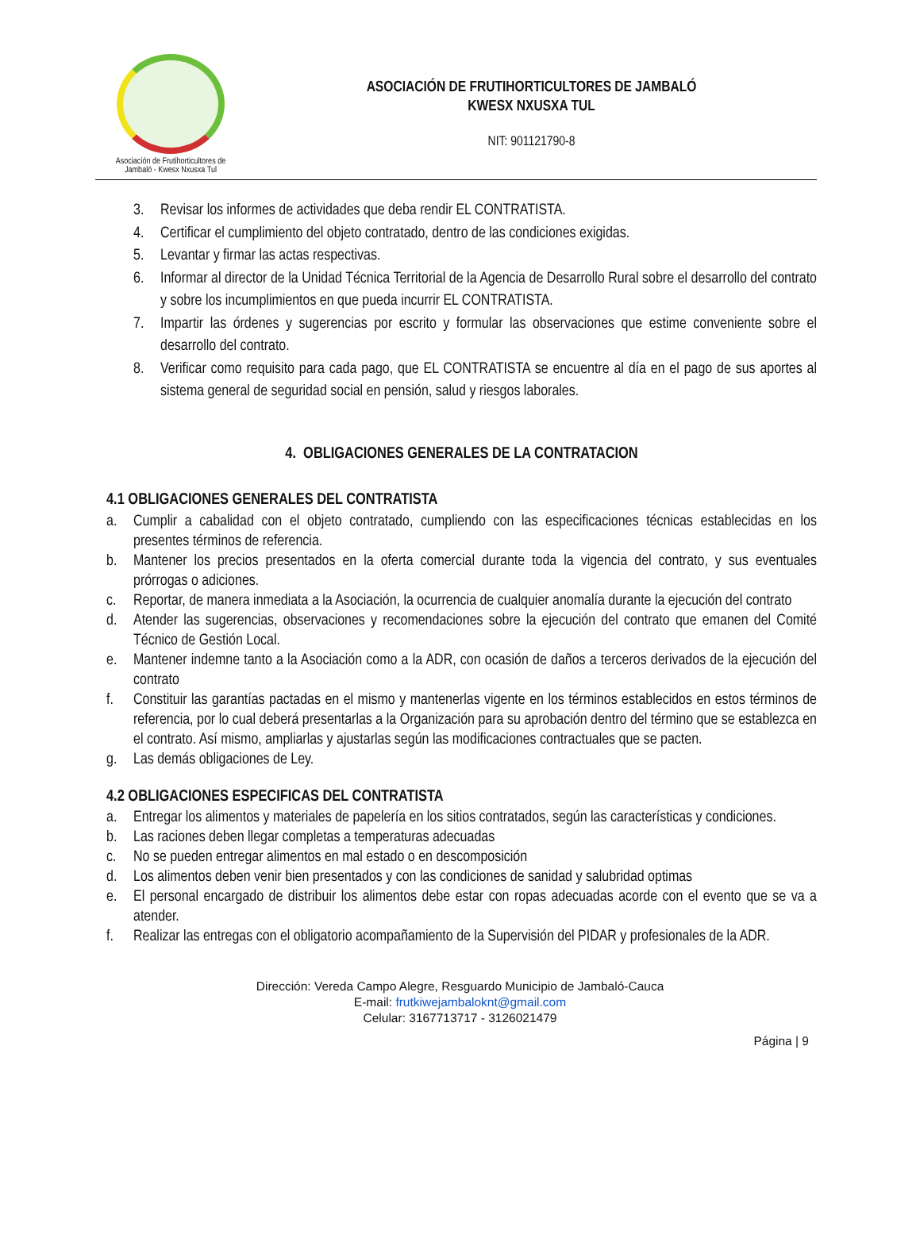Asociación de Frutihorticultores de
Jambaló - Kwesx Nxusxa Tul
ASOCIACIÓN DE FRUTIHORTICULTORES DE JAMBALÓ
KWESX NXUSXA TUL
NIT: 901121790-8
3. Revisar los informes de actividades que deba rendir EL CONTRATISTA.
4. Certificar el cumplimiento del objeto contratado, dentro de las condiciones exigidas.
5. Levantar y firmar las actas respectivas.
6. Informar al director de la Unidad Técnica Territorial de la Agencia de Desarrollo Rural sobre el desarrollo del contrato y sobre los incumplimientos en que pueda incurrir EL CONTRATISTA.
7. Impartir las órdenes y sugerencias por escrito y formular las observaciones que estime conveniente sobre el desarrollo del contrato.
8. Verificar como requisito para cada pago, que EL CONTRATISTA se encuentre al día en el pago de sus aportes al sistema general de seguridad social en pensión, salud y riesgos laborales.
4. OBLIGACIONES GENERALES DE LA CONTRATACION
4.1 OBLIGACIONES GENERALES DEL CONTRATISTA
a. Cumplir a cabalidad con el objeto contratado, cumpliendo con las especificaciones técnicas establecidas en los presentes términos de referencia.
b. Mantener los precios presentados en la oferta comercial durante toda la vigencia del contrato, y sus eventuales prórrogas o adiciones.
c. Reportar, de manera inmediata a la Asociación, la ocurrencia de cualquier anomalía durante la ejecución del contrato
d. Atender las sugerencias, observaciones y recomendaciones sobre la ejecución del contrato que emanen del Comité Técnico de Gestión Local.
e. Mantener indemne tanto a la Asociación como a la ADR, con ocasión de daños a terceros derivados de la ejecución del contrato
f. Constituir las garantías pactadas en el mismo y mantenerlas vigente en los términos establecidos en estos términos de referencia, por lo cual deberá presentarlas a la Organización para su aprobación dentro del término que se establezca en el contrato. Así mismo, ampliarlas y ajustarlas según las modificaciones contractuales que se pacten.
g. Las demás obligaciones de Ley.
4.2 OBLIGACIONES ESPECIFICAS DEL CONTRATISTA
a. Entregar los alimentos y materiales de papelería en los sitios contratados, según las características y condiciones.
b. Las raciones deben llegar completas a temperaturas adecuadas
c. No se pueden entregar alimentos en mal estado o en descomposición
d. Los alimentos deben venir bien presentados y con las condiciones de sanidad y salubridad optimas
e. El personal encargado de distribuir los alimentos debe estar con ropas adecuadas acorde con el evento que se va a atender.
f. Realizar las entregas con el obligatorio acompañamiento de la Supervisión del PIDAR y profesionales de la ADR.
Dirección: Vereda Campo Alegre, Resguardo Municipio de Jambaló-Cauca
E-mail: frutkiwejambaloknt@gmail.com
Celular: 3167713717 - 3126021479
Página | 9